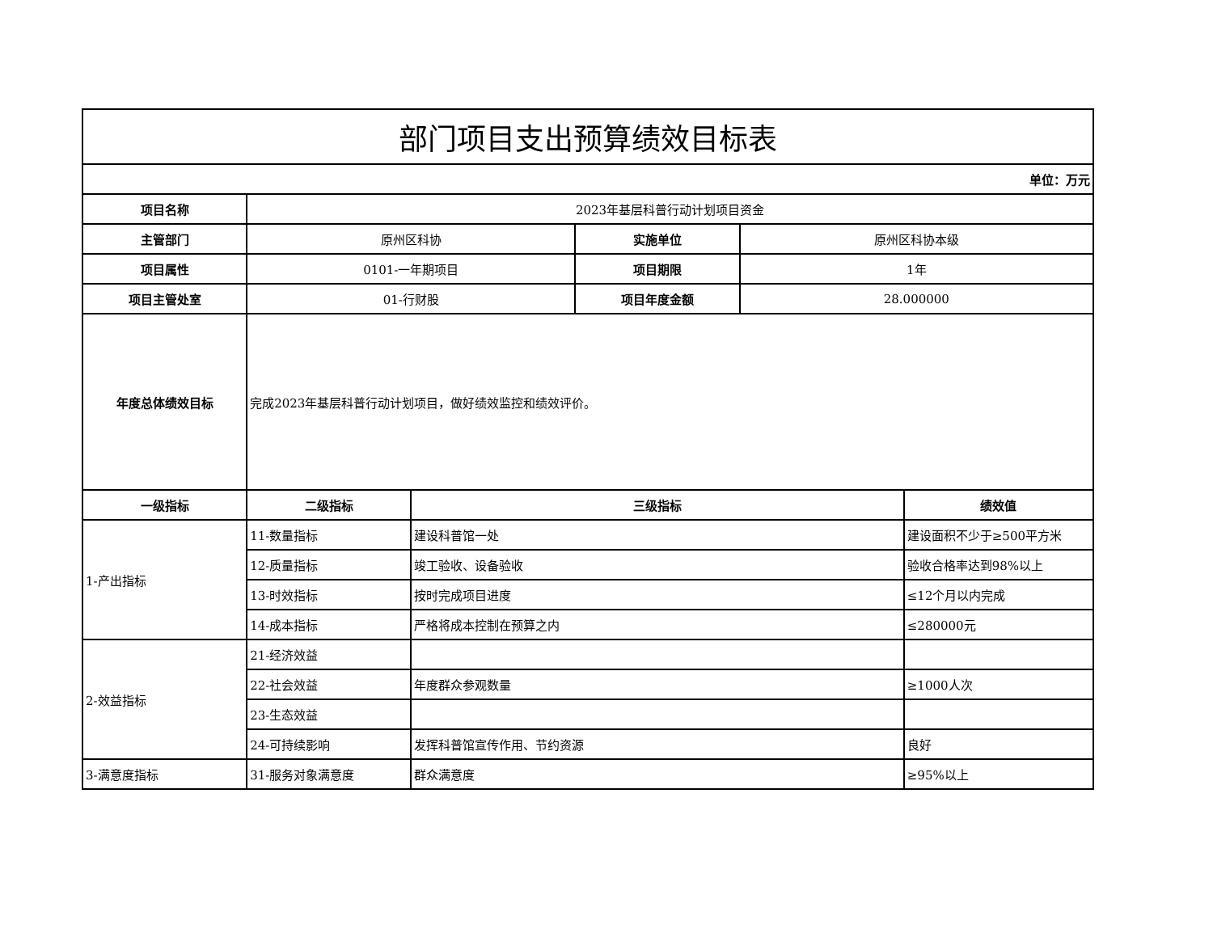| 部门项目支出预算绩效目标表 | | | | | |
| 单位：万元 | | | | | |
| 项目名称 | 2023年基层科普行动计划项目资金 | | | | |
| 主管部门 | 原州区科协 | | 实施单位 | 原州区科协本级 | |
| 项目属性 | 0101-一年期项目 | | 项目期限 | 1年 | |
| 项目主管处室 | 01-行财股 | | 项目年度金额 | 28.000000 | |
| 年度总体绩效目标 | 完成2023年基层科普行动计划项目，做好绩效监控和绩效评价。 | | | | |
| 一级指标 | 二级指标 | 三级指标 | | | 绩效值 |
| 1-产出指标 | 11-数量指标 | 建设科普馆一处 | | | 建设面积不少于≥500平方米 |
| | 12-质量指标 | 竣工验收、设备验收 | | | 验收合格率达到98%以上 |
| | 13-时效指标 | 按时完成项目进度 | | | ≤12个月以内完成 |
| | 14-成本指标 | 严格将成本控制在预算之内 | | | ≤280000元 |
| 2-效益指标 | 21-经济效益 | | | | |
| | 22-社会效益 | 年度群众参观数量 | | | ≥1000人次 |
| | 23-生态效益 | | | | |
| | 24-可持续影响 | 发挥科普馆宣传作用、节约资源 | | | 良好 |
| 3-满意度指标 | 31-服务对象满意度 | 群众满意度 | | | ≥95%以上 |